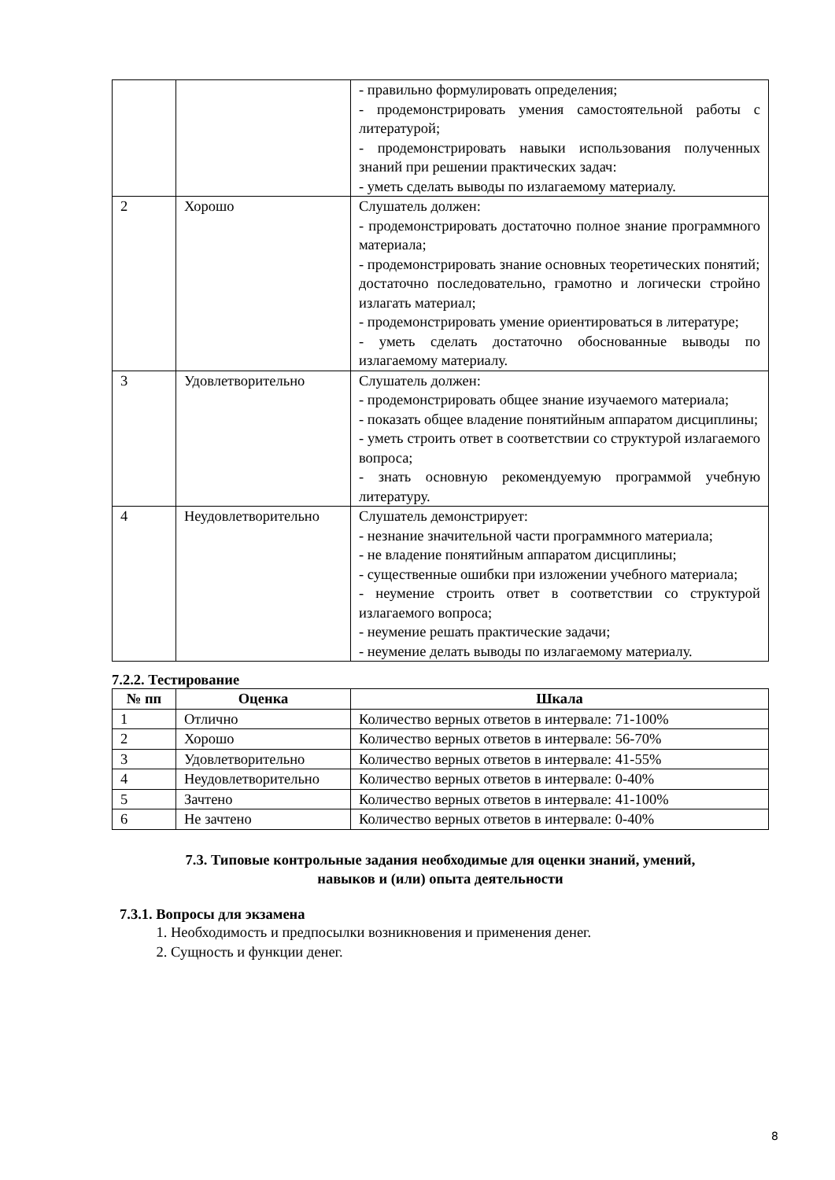| | | - правильно формулировать определения; - продемонстрировать умения самостоятельной работы с литературой; - продемонстрировать навыки использования полученных знаний при решении практических задач: - уметь сделать выводы по излагаемому материалу. |
| 2 | Хорошо | Слушатель должен: - продемонстрировать достаточно полное знание программного материала; - продемонстрировать знание основных теоретических понятий; достаточно последовательно, грамотно и логически стройно излагать материал; - продемонстрировать умение ориентироваться в литературе; - уметь сделать достаточно обоснованные выводы по излагаемому материалу. |
| 3 | Удовлетворительно | Слушатель должен: - продемонстрировать общее знание изучаемого материала; - показать общее владение понятийным аппаратом дисциплины; - уметь строить ответ в соответствии со структурой излагаемого вопроса; - знать основную рекомендуемую программой учебную литературу. |
| 4 | Неудовлетворительно | Слушатель демонстрирует: - незнание значительной части программного материала; - не владение понятийным аппаратом дисциплины; - существенные ошибки при изложении учебного материала; - неумение строить ответ в соответствии со структурой излагаемого вопроса; - неумение решать практические задачи; - неумение делать выводы по излагаемому материалу. |
7.2.2. Тестирование
| № пп | Оценка | Шкала |
| --- | --- | --- |
| 1 | Отлично | Количество верных ответов в интервале: 71-100% |
| 2 | Хорошо | Количество верных ответов в интервале: 56-70% |
| 3 | Удовлетворительно | Количество верных ответов в интервале: 41-55% |
| 4 | Неудовлетворительно | Количество верных ответов в интервале: 0-40% |
| 5 | Зачтено | Количество верных ответов в интервале: 41-100% |
| 6 | Не зачтено | Количество верных ответов в интервале: 0-40% |
7.3. Типовые контрольные задания необходимые для оценки знаний, умений,
навыков и (или) опыта деятельности
7.3.1. Вопросы для экзамена
1. Необходимость и предпосылки возникновения и применения денег.
2. Сущность и функции денег.
8